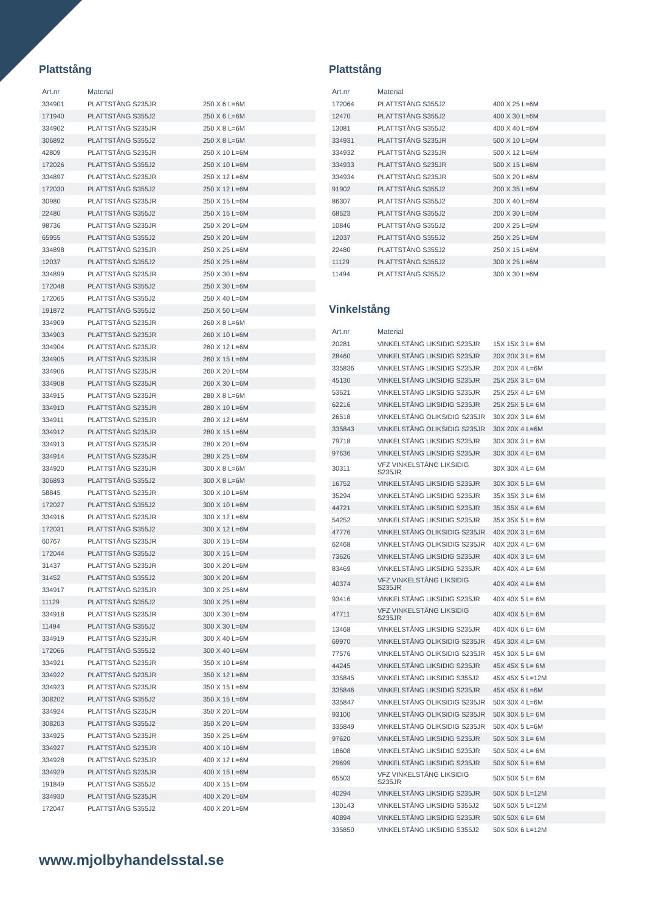Plattstång
| Art.nr | Material | |
| --- | --- | --- |
| 334901 | PLATTSTÅNG S235JR | 250 X 6 L=6M |
| 171940 | PLATTSTÅNG S355J2 | 250 X 6 L=6M |
| 334902 | PLATTSTÅNG S235JR | 250 X 8 L=6M |
| 306892 | PLATTSTÅNG S355J2 | 250 X 8 L=6M |
| 42809 | PLATTSTÅNG S235JR | 250 X 10 L=6M |
| 172026 | PLATTSTÅNG S355J2 | 250 X 10 L=6M |
| 334897 | PLATTSTÅNG S235JR | 250 X 12 L=6M |
| 172030 | PLATTSTÅNG S355J2 | 250 X 12 L=6M |
| 30980 | PLATTSTÅNG S235JR | 250 X 15 L=6M |
| 22480 | PLATTSTÅNG S355J2 | 250 X 15 L=6M |
| 98736 | PLATTSTÅNG S235JR | 250 X 20 L=6M |
| 65955 | PLATTSTÅNG S355J2 | 250 X 20 L=6M |
| 334898 | PLATTSTÅNG S235JR | 250 X 25 L=6M |
| 12037 | PLATTSTÅNG S355J2 | 250 X 25 L=6M |
| 334899 | PLATTSTÅNG S235JR | 250 X 30 L=6M |
| 172048 | PLATTSTÅNG S355J2 | 250 X 30 L=6M |
| 172065 | PLATTSTÅNG S355J2 | 250 X 40 L=6M |
| 191872 | PLATTSTÅNG S355J2 | 250 X 50 L=6M |
| 334909 | PLATTSTÅNG S235JR | 260 X 8 L=6M |
| 334903 | PLATTSTÅNG S235JR | 260 X 10 L=6M |
| 334904 | PLATTSTÅNG S235JR | 260 X 12 L=6M |
| 334905 | PLATTSTÅNG S235JR | 260 X 15 L=6M |
| 334906 | PLATTSTÅNG S235JR | 260 X 20 L=6M |
| 334908 | PLATTSTÅNG S235JR | 260 X 30 L=6M |
| 334915 | PLATTSTÅNG S235JR | 280 X 8 L=6M |
| 334910 | PLATTSTÅNG S235JR | 280 X 10 L=6M |
| 334911 | PLATTSTÅNG S235JR | 280 X 12 L=6M |
| 334912 | PLATTSTÅNG S235JR | 280 X 15 L=6M |
| 334913 | PLATTSTÅNG S235JR | 280 X 20 L=6M |
| 334914 | PLATTSTÅNG S235JR | 280 X 25 L=6M |
| 334920 | PLATTSTÅNG S235JR | 300 X 8 L=6M |
| 306893 | PLATTSTÅNG S355J2 | 300 X 8 L=6M |
| 58845 | PLATTSTÅNG S235JR | 300 X 10 L=6M |
| 172027 | PLATTSTÅNG S355J2 | 300 X 10 L=6M |
| 334916 | PLATTSTÅNG S235JR | 300 X 12 L=6M |
| 172031 | PLATTSTÅNG S355J2 | 300 X 12 L=6M |
| 60767 | PLATTSTÅNG S235JR | 300 X 15 L=6M |
| 172044 | PLATTSTÅNG S355J2 | 300 X 15 L=6M |
| 31437 | PLATTSTÅNG S235JR | 300 X 20 L=6M |
| 31452 | PLATTSTÅNG S355J2 | 300 X 20 L=6M |
| 334917 | PLATTSTÅNG S235JR | 300 X 25 L=6M |
| 11129 | PLATTSTÅNG S355J2 | 300 X 25 L=6M |
| 334918 | PLATTSTÅNG S235JR | 300 X 30 L=6M |
| 11494 | PLATTSTÅNG S355J2 | 300 X 30 L=6M |
| 334919 | PLATTSTÅNG S235JR | 300 X 40 L=6M |
| 172066 | PLATTSTÅNG S355J2 | 300 X 40 L=6M |
| 334921 | PLATTSTÅNG S235JR | 350 X 10 L=6M |
| 334922 | PLATTSTÅNG S235JR | 350 X 12 L=6M |
| 334923 | PLATTSTÅNG S235JR | 350 X 15 L=6M |
| 308202 | PLATTSTÅNG S355J2 | 350 X 15 L=6M |
| 334924 | PLATTSTÅNG S235JR | 350 X 20 L=6M |
| 308203 | PLATTSTÅNG S355J2 | 350 X 20 L=6M |
| 334925 | PLATTSTÅNG S235JR | 350 X 25 L=6M |
| 334927 | PLATTSTÅNG S235JR | 400 X 10 L=6M |
| 334928 | PLATTSTÅNG S235JR | 400 X 12 L=6M |
| 334929 | PLATTSTÅNG S235JR | 400 X 15 L=6M |
| 191849 | PLATTSTÅNG S355J2 | 400 X 15 L=6M |
| 334930 | PLATTSTÅNG S235JR | 400 X 20 L=6M |
| 172047 | PLATTSTÅNG S355J2 | 400 X 20 L=6M |
Plattstång
| Art.nr | Material | |
| --- | --- | --- |
| 172064 | PLATTSTÅNG S355J2 | 400 X 25 L=6M |
| 12470 | PLATTSTÅNG S355J2 | 400 X 30 L=6M |
| 13081 | PLATTSTÅNG S355J2 | 400 X 40 L=6M |
| 334931 | PLATTSTÅNG S235JR | 500 X 10 L=6M |
| 334932 | PLATTSTÅNG S235JR | 500 X 12 L=6M |
| 334933 | PLATTSTÅNG S235JR | 500 X 15 L=6M |
| 334934 | PLATTSTÅNG S235JR | 500 X 20 L=6M |
| 91902 | PLATTSTÅNG S355J2 | 200 X 35 L=6M |
| 86307 | PLATTSTÅNG S355J2 | 200 X 40 L=6M |
| 68523 | PLATTSTÅNG S355J2 | 200 X 30 L=6M |
| 10846 | PLATTSTÅNG S355J2 | 200 X 25 L=6M |
| 12037 | PLATTSTÅNG S355J2 | 250 X 25 L=6M |
| 22480 | PLATTSTÅNG S355J2 | 250 X 15 L=6M |
| 11129 | PLATTSTÅNG S355J2 | 300 X 25 L=6M |
| 11494 | PLATTSTÅNG S355J2 | 300 X 30 L=6M |
Vinkelstång
| Art.nr | Material | |
| --- | --- | --- |
| 20281 | VINKELSTÅNG LIKSIDIG S235JR | 15X 15X 3 L= 6M |
| 28460 | VINKELSTÅNG LIKSIDIG S235JR | 20X 20X 3 L= 6M |
| 335836 | VINKELSTÅNG LIKSIDIG S235JR | 20X 20X 4 L=6M |
| 45130 | VINKELSTÅNG LIKSIDIG S235JR | 25X 25X 3 L= 6M |
| 53621 | VINKELSTÅNG LIKSIDIG S235JR | 25X 25X 4 L= 6M |
| 62216 | VINKELSTÅNG LIKSIDIG S235JR | 25X 25X 5 L= 6M |
| 26518 | VINKELSTÅNG OLIKSIDIG S235JR | 30X 20X 3 L= 6M |
| 335843 | VINKELSTÅNG OLIKSIDIG S235JR | 30X 20X 4 L=6M |
| 79718 | VINKELSTÅNG LIKSIDIG S235JR | 30X 30X 3 L= 6M |
| 97636 | VINKELSTÅNG LIKSIDIG S235JR | 30X 30X 4 L= 6M |
| 30311 | VFZ VINKELSTÅNG LIKSIDIG S235JR | 30X 30X 4 L= 6M |
| 16752 | VINKELSTÅNG LIKSIDIG S235JR | 30X 30X 5 L= 6M |
| 35294 | VINKELSTÅNG LIKSIDIG S235JR | 35X 35X 3 L= 6M |
| 44721 | VINKELSTÅNG LIKSIDIG S235JR | 35X 35X 4 L= 6M |
| 54252 | VINKELSTÅNG LIKSIDIG S235JR | 35X 35X 5 L= 6M |
| 47776 | VINKELSTÅNG OLIKSIDIG S235JR | 40X 20X 3 L= 6M |
| 62468 | VINKELSTÅNG OLIKSIDIG S235JR | 40X 20X 4 L= 6M |
| 73626 | VINKELSTÅNG LIKSIDIG S235JR | 40X 40X 3 L= 6M |
| 83469 | VINKELSTÅNG LIKSIDIG S235JR | 40X 40X 4 L= 6M |
| 40374 | VFZ VINKELSTÅNG LIKSIDIG S235JR | 40X 40X 4 L= 6M |
| 93416 | VINKELSTÅNG LIKSIDIG S235JR | 40X 40X 5 L= 6M |
| 47711 | VFZ VINKELSTÅNG LIKSIDIG S235JR | 40X 40X 5 L= 6M |
| 13468 | VINKELSTÅNG LIKSIDIG S235JR | 40X 40X 6 L= 6M |
| 69970 | VINKELSTÅNG OLIKSIDIG S235JR | 45X 30X 4 L= 6M |
| 77576 | VINKELSTÅNG OLIKSIDIG S235JR | 45X 30X 5 L= 6M |
| 44245 | VINKELSTÅNG LIKSIDIG S235JR | 45X 45X 5 L= 6M |
| 335845 | VINKELSTÅNG LIKSIDIG S355J2 | 45X 45X 5 L=12M |
| 335846 | VINKELSTÅNG LIKSIDIG S235JR | 45X 45X 6 L=6M |
| 335847 | VINKELSTÅNG OLIKSIDIG S235JR | 50X 30X 4 L=6M |
| 93100 | VINKELSTÅNG OLIKSIDIG S235JR | 50X 30X 5 L= 6M |
| 335849 | VINKELSTÅNG OLIKSIDIG S235JR | 50X 40X 5 L=6M |
| 97620 | VINKELSTÅNG LIKSIDIG S235JR | 50X 50X 3 L= 6M |
| 18608 | VINKELSTÅNG LIKSIDIG S235JR | 50X 50X 4 L= 6M |
| 29699 | VINKELSTÅNG LIKSIDIG S235JR | 50X 50X 5 L= 6M |
| 65503 | VFZ VINKELSTÅNG LIKSIDIG S235JR | 50X 50X 5 L= 6M |
| 40294 | VINKELSTÅNG LIKSIDIG S235JR | 50X 50X 5 L=12M |
| 130143 | VINKELSTÅNG LIKSIDIG S355J2 | 50X 50X 5 L=12M |
| 40894 | VINKELSTÅNG LIKSIDIG S235JR | 50X 50X 6 L= 6M |
| 335850 | VINKELSTÅNG LIKSIDIG S355J2 | 50X 50X 6 L=12M |
www.mjolbyhandelsstal.se